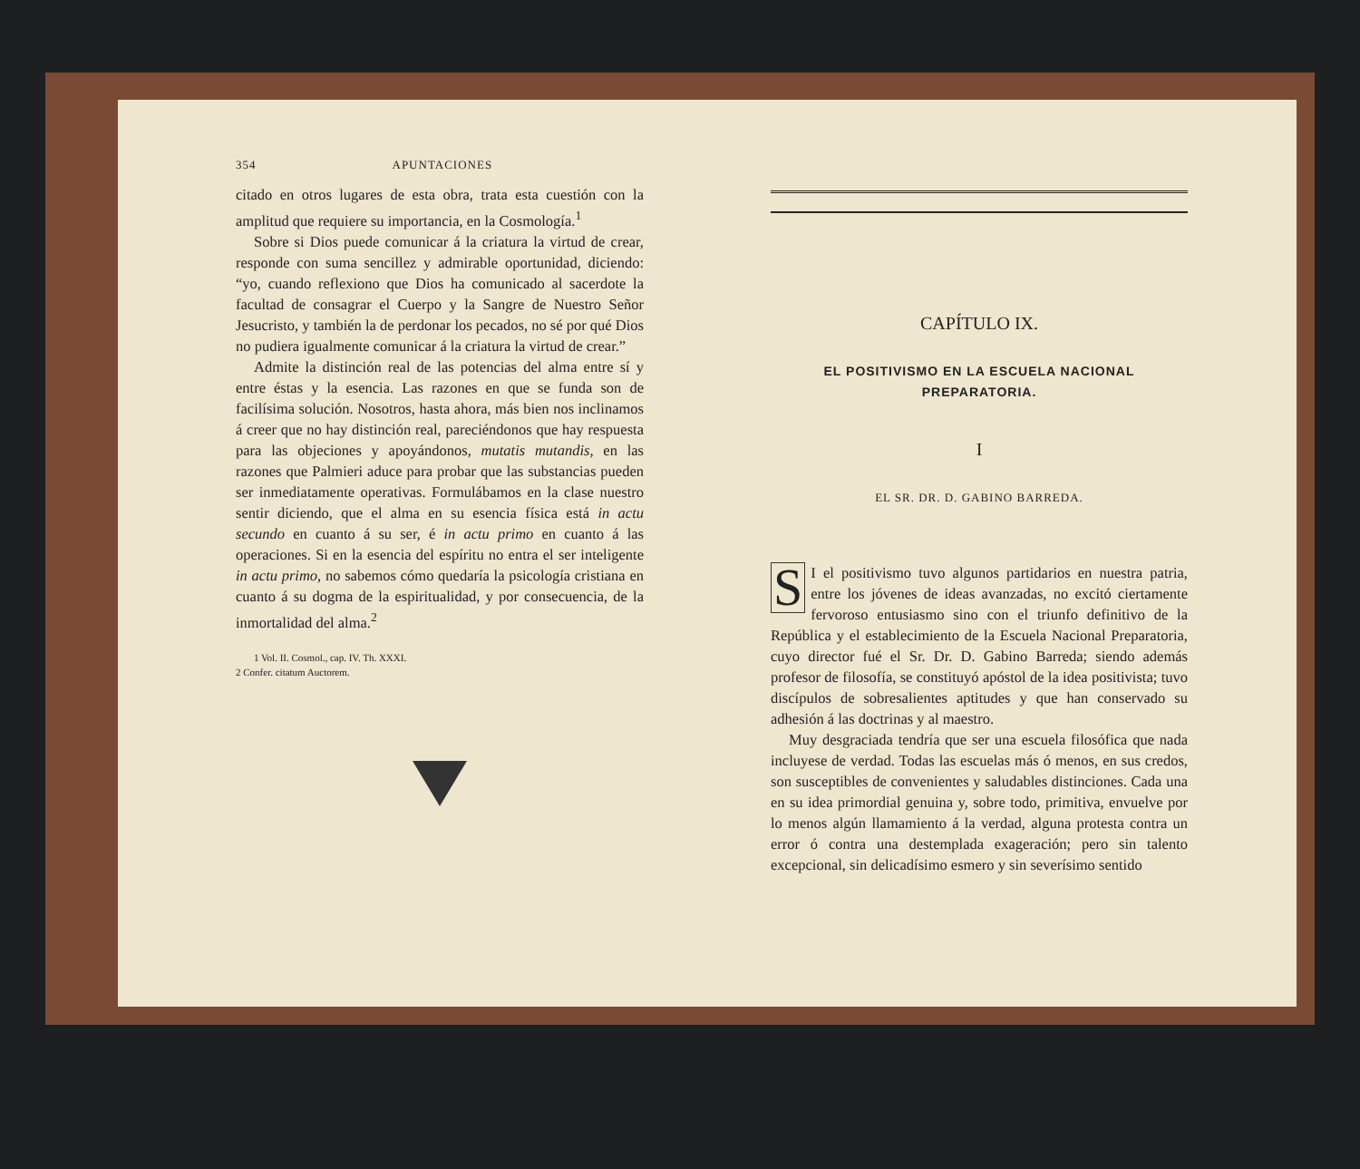354 APUNTACIONES
citado en otros lugares de esta obra, trata esta cuestión con la amplitud que requiere su importancia, en la Cosmología.<sup>1</sup>
Sobre si Dios puede comunicar á la criatura la virtud de crear, responde con suma sencillez y admirable oportunidad, diciendo: “yo, cuando reflexiono que Dios ha comunicado al sacerdote la facultad de consagrar el Cuerpo y la Sangre de Nuestro Señor Jesucristo, y también la de perdonar los pecados, no sé por qué Dios no pudiera igualmente comunicar á la criatura la virtud de crear.”
Admite la distinción real de las potencias del alma entre sí y entre éstas y la esencia. Las razones en que se funda son de facilísima solución. Nosotros, hasta ahora, más bien nos inclinamos á creer que no hay distinción real, pareciéndonos que hay respuesta para las objeciones y apoyándonos, mutatis mutandis, en las razones que Palmieri aduce para probar que las substancias pueden ser inmediatamente operativas. Formulábamos en la clase nuestro sentir diciendo, que el alma en su esencia física está in actu secundo en cuanto á su ser, é in actu primo en cuanto á las operaciones. Si en la esencia del espíritu no entra el ser inteligente in actu primo, no sabemos cómo quedaría la psicología cristiana en cuanto á su dogma de la espiritualidad, y por consecuencia, de la inmortalidad del alma.<sup>2</sup>
1 Vol. II. Cosmol., cap. IV. Th. XXXI.
2 Confer. citatum Auctorem.
CAPÍTULO IX.
EL POSITIVISMO EN LA ESCUELA NACIONAL PREPARATORIA.
I
EL SR. DR. D. GABINO BARREDA.
SI el positivismo tuvo algunos partidarios en nuestra patria, entre los jóvenes de ideas avanzadas, no excitó ciertamente fervoroso entusiasmo sino con el triunfo definitivo de la República y el establecimiento de la Escuela Nacional Preparatoria, cuyo director fué el Sr. Dr. D. Gabino Barreda; siendo además profesor de filosofía, se constituyó apóstol de la idea positivista; tuvo discípulos de sobresalientes aptitudes y que han conservado su adhesión á las doctrinas y al maestro.
Muy desgraciada tendría que ser una escuela filosófica que nada incluyese de verdad. Todas las escuelas más ó menos, en sus credos, son susceptibles de convenientes y saludables distinciones. Cada una en su idea primordial genuina y, sobre todo, primitiva, envuelve por lo menos algún llamamiento á la verdad, alguna protesta contra un error ó contra una destemplada exageración; pero sin talento excepcional, sin delicadísimo esmero y sin severísimo sentido